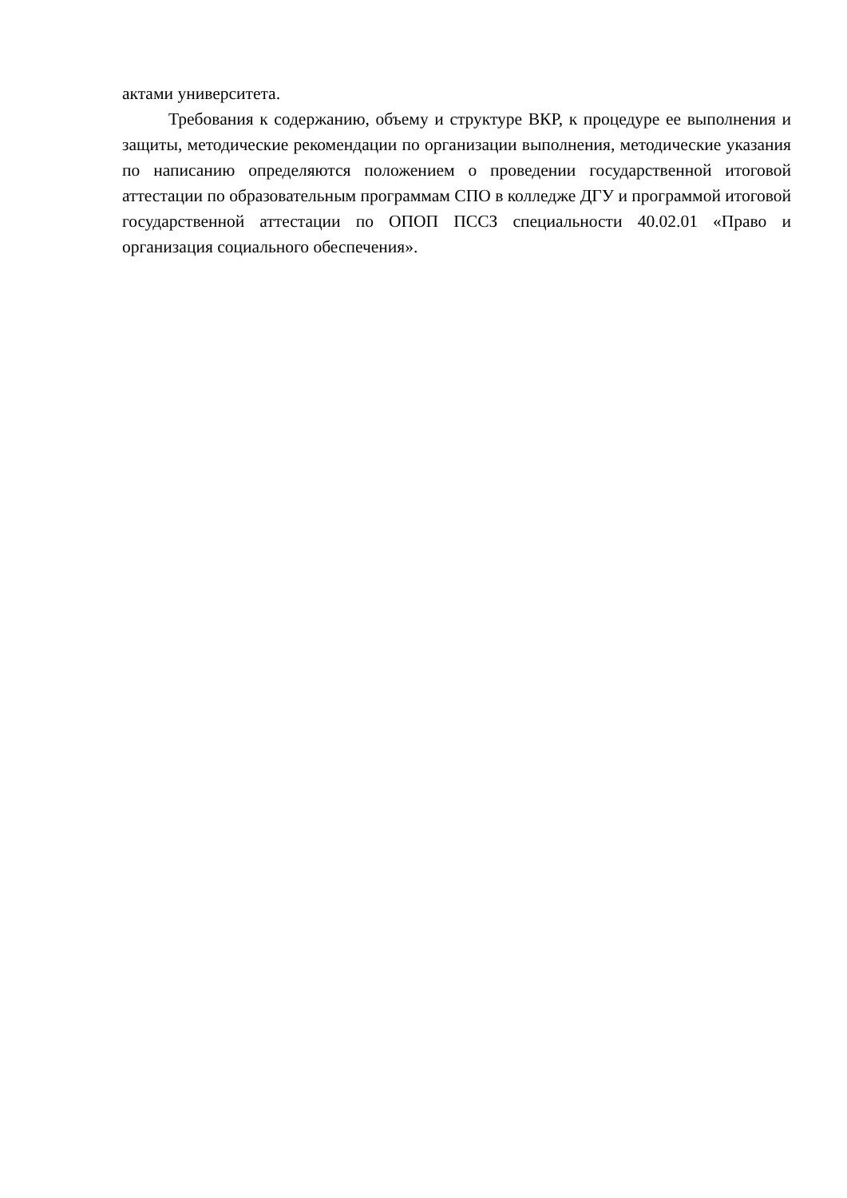актами университета.
Требования к содержанию, объему и структуре ВКР, к процедуре ее выполнения и защиты, методические рекомендации по организации выполнения, методические указания по написанию определяются положением о проведении государственной итоговой аттестации по образовательным программам СПО в колледже ДГУ и программой итоговой государственной аттестации по ОПОП ПССЗ специальности 40.02.01 «Право и организация социального обеспечения».